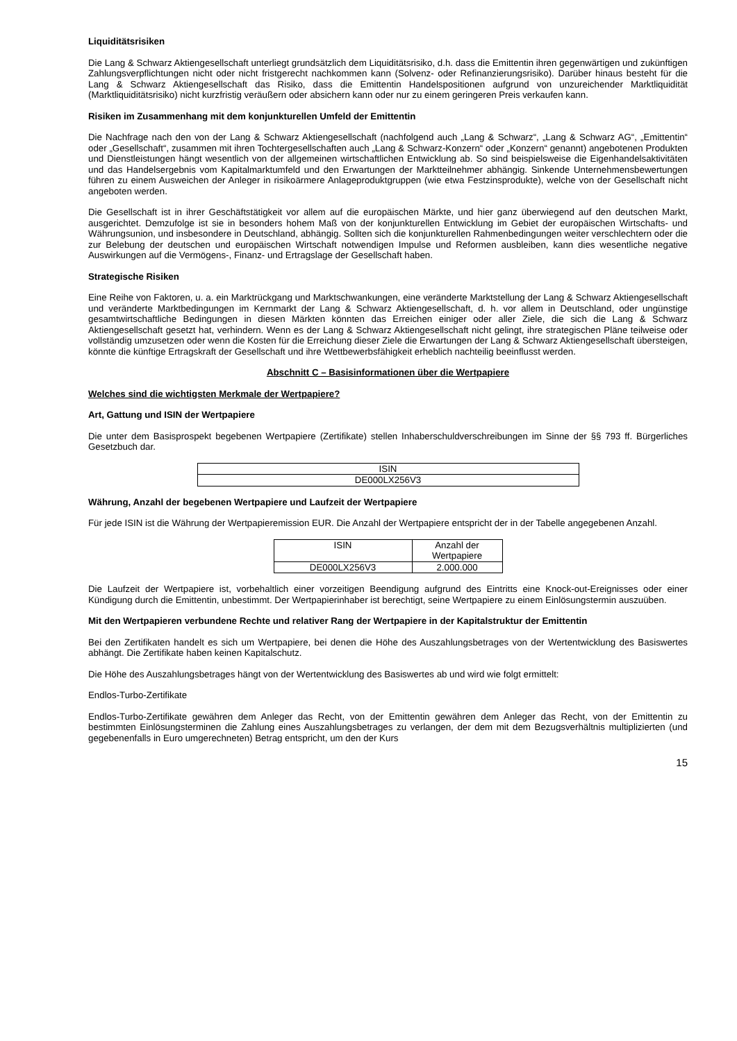Liquiditätsrisiken
Die Lang & Schwarz Aktiengesellschaft unterliegt grundsätzlich dem Liquiditätsrisiko, d.h. dass die Emittentin ihren gegenwärtigen und zukünftigen Zahlungsverpflichtungen nicht oder nicht fristgerecht nachkommen kann (Solvenz- oder Refinanzierungsrisiko). Darüber hinaus besteht für die Lang & Schwarz Aktiengesellschaft das Risiko, dass die Emittentin Handelspositionen aufgrund von unzureichender Marktliquidität (Marktliquiditätsrisiko) nicht kurzfristig veräußern oder absichern kann oder nur zu einem geringeren Preis verkaufen kann.
Risiken im Zusammenhang mit dem konjunkturellen Umfeld der Emittentin
Die Nachfrage nach den von der Lang & Schwarz Aktiengesellschaft (nachfolgend auch „Lang & Schwarz“, „Lang & Schwarz AG“, „Emittentin“ oder „Gesellschaft“, zusammen mit ihren Tochtergesellschaften auch „Lang & Schwarz-Konzern“ oder „Konzern“ genannt) angebotenen Produkten und Dienstleistungen hängt wesentlich von der allgemeinen wirtschaftlichen Entwicklung ab. So sind beispielsweise die Eigenhandelsaktivitäten und das Handelsergebnis vom Kapitalmarktumfeld und den Erwartungen der Marktteilnehmer abhängig. Sinkende Unternehmensbewertungen führen zu einem Ausweichen der Anleger in risikoärmere Anlageproduktgruppen (wie etwa Festzinsprodukte), welche von der Gesellschaft nicht angeboten werden.
Die Gesellschaft ist in ihrer Geschäftstätigkeit vor allem auf die europäischen Märkte, und hier ganz überwiegend auf den deutschen Markt, ausgerichtet. Demzufolge ist sie in besonders hohem Maß von der konjunkturellen Entwicklung im Gebiet der europäischen Wirtschafts- und Währungsunion, und insbesondere in Deutschland, abhängig. Sollten sich die konjunkturellen Rahmenbedingungen weiter verschlechtern oder die zur Belebung der deutschen und europäischen Wirtschaft notwendigen Impulse und Reformen ausbleiben, kann dies wesentliche negative Auswirkungen auf die Vermögens-, Finanz- und Ertragslage der Gesellschaft haben.
Strategische Risiken
Eine Reihe von Faktoren, u. a. ein Marktrückgang und Marktschwankungen, eine veränderte Marktstellung der Lang & Schwarz Aktiengesellschaft und veränderte Marktbedingungen im Kernmarkt der Lang & Schwarz Aktiengesellschaft, d. h. vor allem in Deutschland, oder ungünstige gesamtwirtschaftliche Bedingungen in diesen Märkten könnten das Erreichen einiger oder aller Ziele, die sich die Lang & Schwarz Aktiengesellschaft gesetzt hat, verhindern. Wenn es der Lang & Schwarz Aktiengesellschaft nicht gelingt, ihre strategischen Pläne teilweise oder vollständig umzusetzen oder wenn die Kosten für die Erreichung dieser Ziele die Erwartungen der Lang & Schwarz Aktiengesellschaft übersteigen, könnte die künftige Ertragskraft der Gesellschaft und ihre Wettbewerbsfähigkeit erheblich nachteilig beeinflusst werden.
Abschnitt C – Basisinformationen über die Wertpapiere
Welches sind die wichtigsten Merkmale der Wertpapiere?
Art, Gattung und ISIN der Wertpapiere
Die unter dem Basisprospekt begebenen Wertpapiere (Zertifikate) stellen Inhaberschuldverschreibungen im Sinne der §§ 793 ff. Bürgerliches Gesetzbuch dar.
| ISIN |
| DE000LX256V3 |
Währung, Anzahl der begebenen Wertpapiere und Laufzeit der Wertpapiere
Für jede ISIN ist die Währung der Wertpapieremission EUR. Die Anzahl der Wertpapiere entspricht der in der Tabelle angegebenen Anzahl.
| ISIN | Anzahl der Wertpapiere |
| DE000LX256V3 | 2.000.000 |
Die Laufzeit der Wertpapiere ist, vorbehaltlich einer vorzeitigen Beendigung aufgrund des Eintritts eine Knock-out-Ereignisses oder einer Kündigung durch die Emittentin, unbestimmt. Der Wertpapierinhaber ist berechtigt, seine Wertpapiere zu einem Einlösungstermin auszuüben.
Mit den Wertpapieren verbundene Rechte und relativer Rang der Wertpapiere in der Kapitalstruktur der Emittentin
Bei den Zertifikaten handelt es sich um Wertpapiere, bei denen die Höhe des Auszahlungsbetrages von der Wertentwicklung des Basiswertes abhängt. Die Zertifikate haben keinen Kapitalschutz.
Die Höhe des Auszahlungsbetrages hängt von der Wertentwicklung des Basiswertes ab und wird wie folgt ermittelt:
Endlos-Turbo-Zertifikate
Endlos-Turbo-Zertifikate gewähren dem Anleger das Recht, von der Emittentin gewähren dem Anleger das Recht, von der Emittentin zu bestimmten Einlösungsterminen die Zahlung eines Auszahlungsbetrages zu verlangen, der dem mit dem Bezugsverhältnis multiplizierten (und gegebenenfalls in Euro umgerechneten) Betrag entspricht, um den der Kurs
15